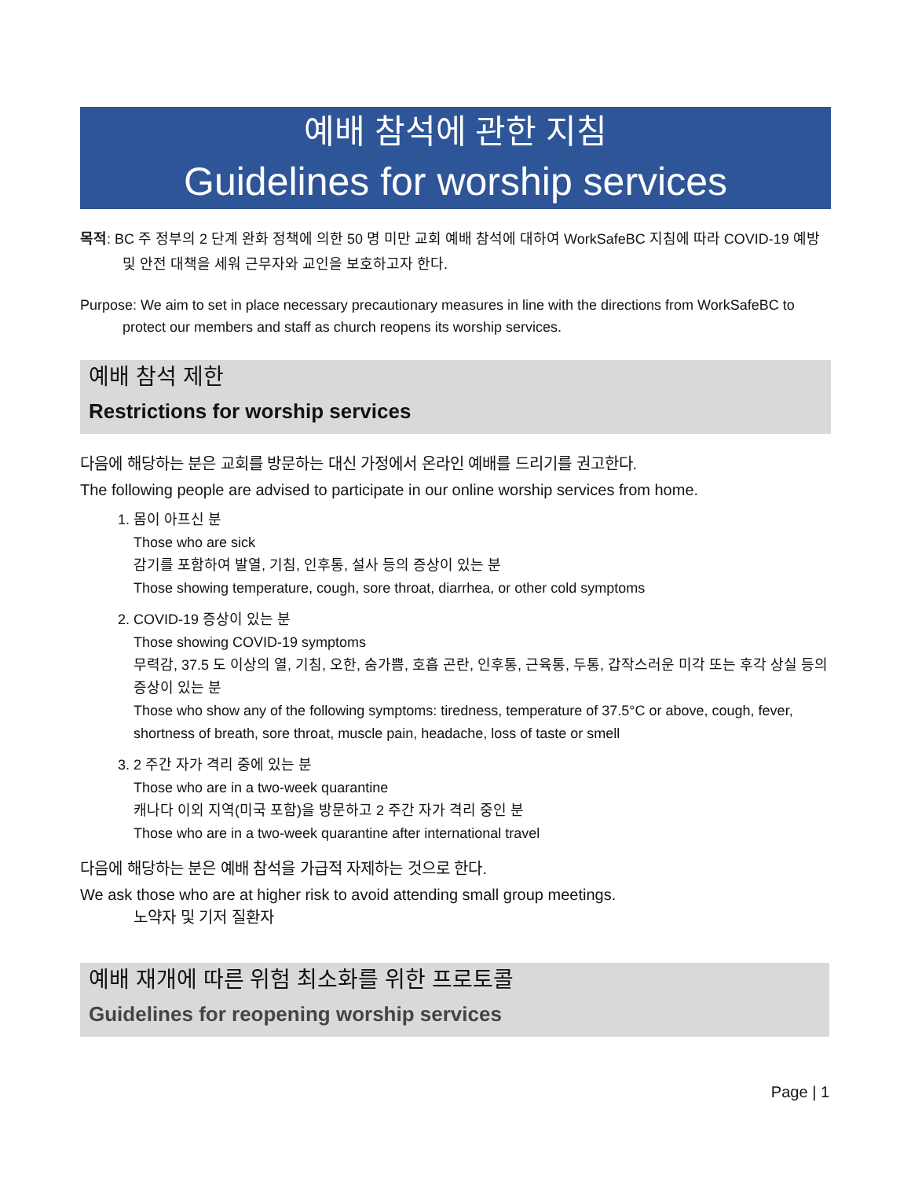예배 참석에 관한 지침
Guidelines for worship services
목적: BC 주 정부의 2 단계 완화 정책에 의한 50 명 미만 교회 예배 참석에 대하여 WorkSafeBC 지침에 따라 COVID-19 예방 및 안전 대책을 세워 근무자와 교인을 보호하고자 한다.
Purpose: We aim to set in place necessary precautionary measures in line with the directions from WorkSafeBC to protect our members and staff as church reopens its worship services.
예배 참석 제한
Restrictions for worship services
다음에 해당하는 분은 교회를 방문하는 대신 가정에서 온라인 예배를 드리기를 권고한다.
The following people are advised to participate in our online worship services from home.
1. 몸이 아프신 분
Those who are sick
감기를 포함하여 발열, 기침, 인후통, 설사 등의 증상이 있는 분
Those showing temperature, cough, sore throat, diarrhea, or other cold symptoms
2. COVID-19 증상이 있는 분
Those showing COVID-19 symptoms
무력감, 37.5 도 이상의 열, 기침, 오한, 숨가쁨, 호흡 곤란, 인후통, 근육통, 두통, 갑작스러운 미각 또는 후각 상실 등의 증상이 있는 분
Those who show any of the following symptoms: tiredness, temperature of 37.5°C or above, cough, fever, shortness of breath, sore throat, muscle pain, headache, loss of taste or smell
3. 2 주간 자가 격리 중에 있는 분
Those who are in a two-week quarantine
캐나다 이외 지역(미국 포함)을 방문하고 2 주간 자가 격리 중인 분
Those who are in a two-week quarantine after international travel
다음에 해당하는 분은 예배 참석을 가급적 자제하는 것으로 한다.
We ask those who are at higher risk to avoid attending small group meetings.
노약자 및 기저 질환자
예배 재개에 따른 위험 최소화를 위한 프로토콜
Guidelines for reopening worship services
Page | 1